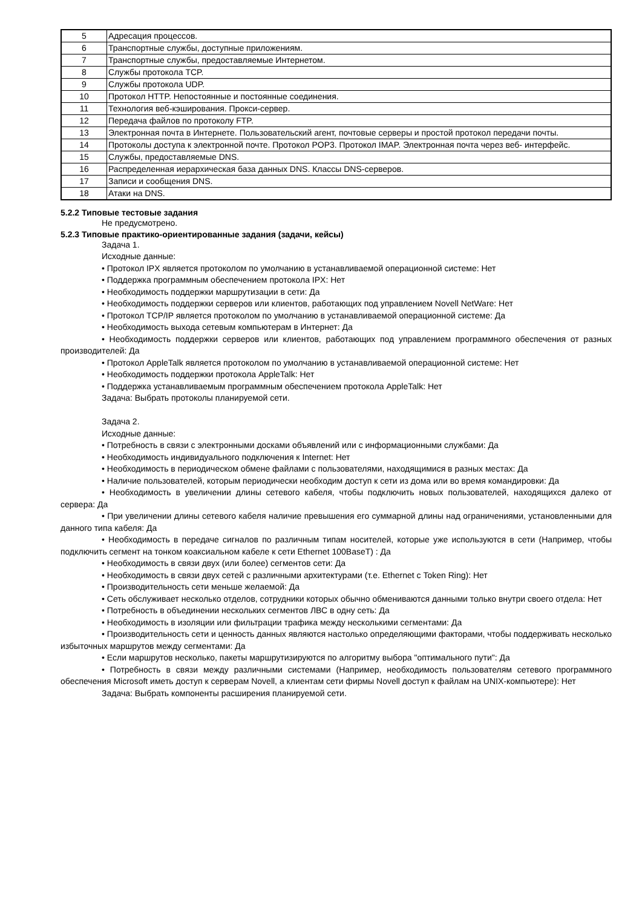| 5 | Адресация процессов. |
| 6 | Транспортные службы, доступные приложениям. |
| 7 | Транспортные службы, предоставляемые Интернетом. |
| 8 | Службы протокола TCP. |
| 9 | Службы протокола UDP. |
| 10 | Протокол HTTP. Непостоянные и постоянные соединения. |
| 11 | Технология веб-кэширования. Прокси-сервер. |
| 12 | Передача файлов по протоколу FTP. |
| 13 | Электронная почта в Интернете. Пользовательский агент, почтовые серверы и простой протокол передачи почты. |
| 14 | Протоколы доступа к электронной почте. Протокол POP3. Протокол IMAP. Электронная почта через веб- интерфейс. |
| 15 | Службы, предоставляемые DNS. |
| 16 | Распределенная иерархическая база данных DNS. Классы DNS-серверов. |
| 17 | Записи и сообщения DNS. |
| 18 | Атаки на DNS. |
5.2.2 Типовые тестовые задания
Не предусмотрено.
5.2.3 Типовые практико-ориентированные задания (задачи, кейсы)
Задача 1.
Исходные данные:
• Протокол IPX является протоколом по умолчанию в устанавливаемой операционной системе: Нет
• Поддержка программным обеспечением протокола IPX: Нет
• Необходимость поддержки маршрутизации в сети: Да
• Необходимость поддержки серверов или клиентов, работающих под управлением Novell NetWare: Нет
• Протокол TCP/IP является протоколом по умолчанию в устанавливаемой операционной системе: Да
• Необходимость выхода сетевым компьютерам в Интернет: Да
• Необходимость поддержки серверов или клиентов, работающих под управлением программного обеспечения от разных производителей: Да
• Протокол AppleTalk является протоколом по умолчанию в устанавливаемой операционной системе: Нет
• Необходимость поддержки протокола AppleTalk: Нет
• Поддержка устанавливаемым программным обеспечением протокола AppleTalk: Нет
Задача: Выбрать протоколы планируемой сети.
Задача 2.
Исходные данные:
• Потребность в связи с электронными досками объявлений или с информационными службами: Да
• Необходимость индивидуального подключения к Internet: Нет
• Необходимость в периодическом обмене файлами с пользователями, находящимися в разных местах: Да
• Наличие пользователей, которым периодически необходим доступ к сети из дома или во время командировки: Да
• Необходимость в увеличении длины сетевого кабеля, чтобы подключить новых пользователей, находящихся далеко от сервера: Да
• При увеличении длины сетевого кабеля наличие превышения его суммарной длины над ограничениями, установленными для данного типа кабеля: Да
• Необходимость в передаче сигналов по различным типам носителей, которые уже используются в сети (Например, чтобы подключить сегмент на тонком коаксиальном кабеле к сети Ethernet 100BaseT) : Да
• Необходимость в связи двух (или более) сегментов сети: Да
• Необходимость в связи двух сетей с различными архитектурами (т.е. Ethernet с Token Ring): Нет
• Производительность сети меньше желаемой: Да
• Сеть обслуживает несколько отделов, сотрудники которых обычно обмениваются данными только внутри своего отдела: Нет
• Потребность в объединении нескольких сегментов ЛВС в одну сеть: Да
• Необходимость в изоляции или фильтрации трафика между несколькими сегментами: Да
• Производительность сети и ценность данных являются настолько определяющими факторами, чтобы поддерживать несколько избыточных маршрутов между сегментами: Да
• Если маршрутов несколько, пакеты маршрутизируются по алгоритму выбора "оптимального пути": Да
• Потребность в связи между различными системами (Например, необходимость пользователям сетевого программного обеспечения Microsoft иметь доступ к серверам Novell, а клиентам сети фирмы Novell доступ к файлам на UNIX-компьютере): Нет
Задача: Выбрать компоненты расширения планируемой сети.